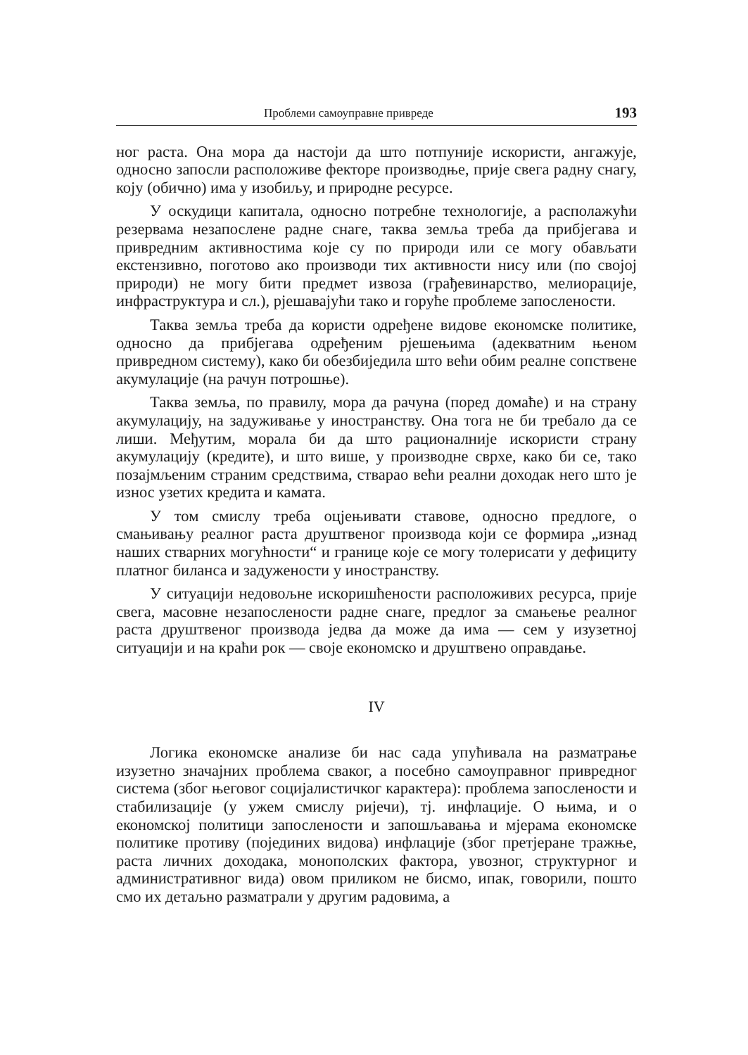Проблеми самоуправне привреде 193
ног раста. Она мора да настоји да што потпуније искористи, ангажује, односно запосли расположиве фекторе производње, прије свега радну снагу, коју (обично) има у изобиљу, и природне ресурсе.
У оскудици капитала, односно потребне технологије, а располажући резервама незапослене радне снаге, таква земља треба да прибјегава и привредним активностима које су по природи или се могу обављати екстензивно, поготово ако производи тих активности нису или (по својој природи) не могу бити предмет извоза (грађевинарство, мелиорације, инфраструктура и сл.), рјешавајући тако и горуће проблеме запослености.
Таква земља треба да користи одређене видове економске политике, односно да прибјегава одређеним рјешењима (адекватним њеном привредном систему), како би обезбиједила што већи обим реалне сопствене акумулације (на рачун потрошње).
Таква земља, по правилу, мора да рачуна (поред домаће) и на страну акумулацију, на задуживање у иностранству. Она тога не би требало да се лиши. Међутим, морала би да што рационалније искористи страну акумулацију (кредите), и што више, у производне сврхе, како би се, тако позајмљеним страним средствима, стварао већи реални доходак него што је износ узетих кредита и камата.
У том смислу треба оцјењивати ставове, односно предлоге, о смањивању реалног раста друштвеног производа који се формира „изнад наших стварних могућности“ и границе које се могу толерисати у дефициту платног биланса и задужености у иностранству.
У ситуацији недовољне искоришћености расположивих ресурса, прије свега, масовне незапослености радне снаге, предлог за смањење реалног раста друштвеног производа једва да може да има — сем у изузетној ситуацији и на краћи рок — своје економско и друштвено оправдање.
IV
Логика економске анализе би нас сада упућивала на разматрање изузетно значајних проблема сваког, а посебно самоуправног привредног система (због његовог социјалистичког карактера): проблема запослености и стабилизације (у ужем смислу ријечи), тј. инфлације. О њима, и о економској политици запослености и запошљавања и мјерама економске политике противу (појединих видова) инфлације (због претјеране тражње, раста личних доходака, монополских фактора, увозног, структурног и административног вида) овом приликом не бисмо, ипак, говорили, пошто смо их детаљно разматрали у другим радовима, а